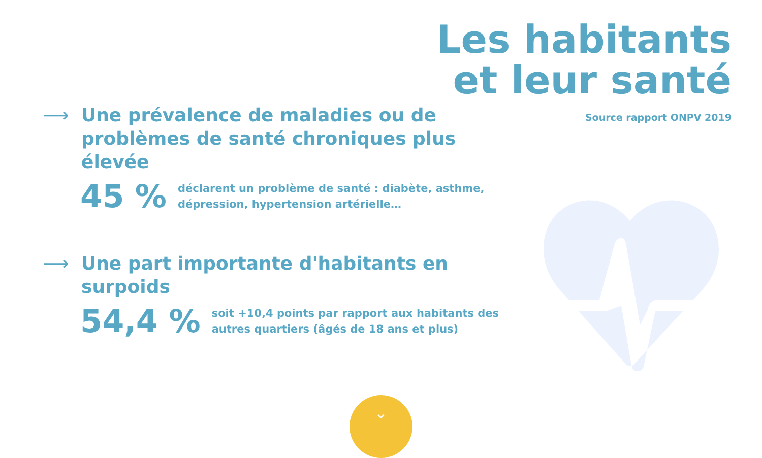Les habitants
et leur santé
Source rapport ONPV 2019
⟶ Une prévalence de maladies ou de problèmes de santé chroniques plus élevée
45 % déclarent un problème de santé : diabète, asthme, dépression, hypertension artérielle…
⟶ Une part importante d'habitants en surpoids
54,4 % soit +10,4 points par rapport aux habitants des autres quartiers (âgés de 18 ans et plus)
⌄